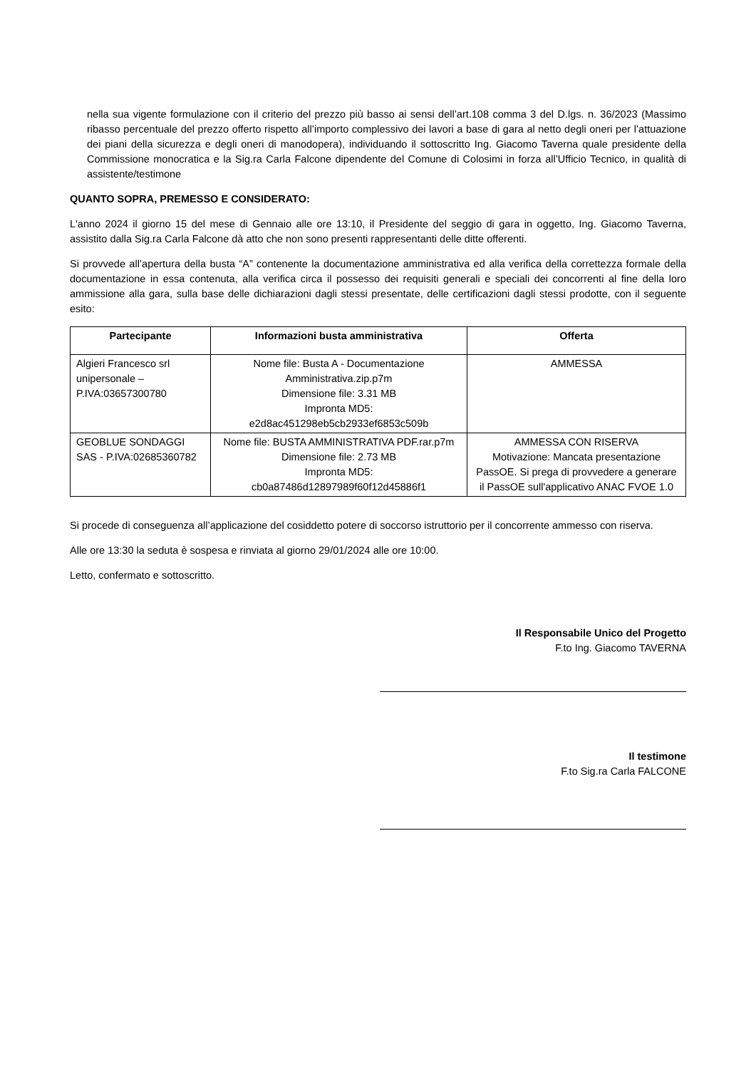nella sua vigente formulazione con il criterio del prezzo più basso ai sensi dell’art.108 comma 3 del D.lgs. n. 36/2023 (Massimo ribasso percentuale del prezzo offerto rispetto all’importo complessivo dei lavori a base di gara al netto degli oneri per l’attuazione dei piani della sicurezza e degli oneri di manodopera), individuando il sottoscritto Ing. Giacomo Taverna quale presidente della Commissione monocratica e la Sig.ra Carla Falcone dipendente del Comune di Colosimi in forza all’Ufficio Tecnico, in qualità di assistente/testimone
QUANTO SOPRA, PREMESSO E CONSIDERATO:
L'anno 2024 il giorno 15 del mese di Gennaio alle ore 13:10, il Presidente del seggio di gara in oggetto, Ing. Giacomo Taverna, assistito dalla Sig.ra Carla Falcone dà atto che non sono presenti rappresentanti delle ditte offerenti.
Si provvede all’apertura della busta “A” contenente la documentazione amministrativa ed alla verifica della correttezza formale della documentazione in essa contenuta, alla verifica circa il possesso dei requisiti generali e speciali dei concorrenti al fine della loro ammissione alla gara, sulla base delle dichiarazioni dagli stessi presentate, delle certificazioni dagli stessi prodotte, con il seguente esito:
| Partecipante | Informazioni busta amministrativa | Offerta |
| --- | --- | --- |
| Algieri Francesco srl unipersonale – P.IVA:03657300780 | Nome file: Busta A - Documentazione Amministrativa.zip.p7m Dimensione file: 3.31 MB Impronta MD5: e2d8ac451298eb5cb2933ef6853c509b | AMMESSA |
| GEOBLUE SONDAGGI SAS - P.IVA:02685360782 | Nome file: BUSTA AMMINISTRATIVA PDF.rar.p7m Dimensione file: 2.73 MB Impronta MD5: cb0a87486d12897989f60f12d45886f1 | AMMESSA CON RISERVA Motivazione: Mancata presentazione PassOE. Si prega di provvedere a generare il PassOE sull'applicativo ANAC FVOE 1.0 |
Si procede di conseguenza all’applicazione del cosiddetto potere di soccorso istruttorio per il concorrente ammesso con riserva.
Alle ore 13:30 la seduta è sospesa e rinviata al giorno 29/01/2024 alle ore 10:00.
Letto, confermato e sottoscritto.
Il Responsabile Unico del Progetto
F.to Ing. Giacomo TAVERNA
Il testimone
F.to Sig.ra Carla FALCONE